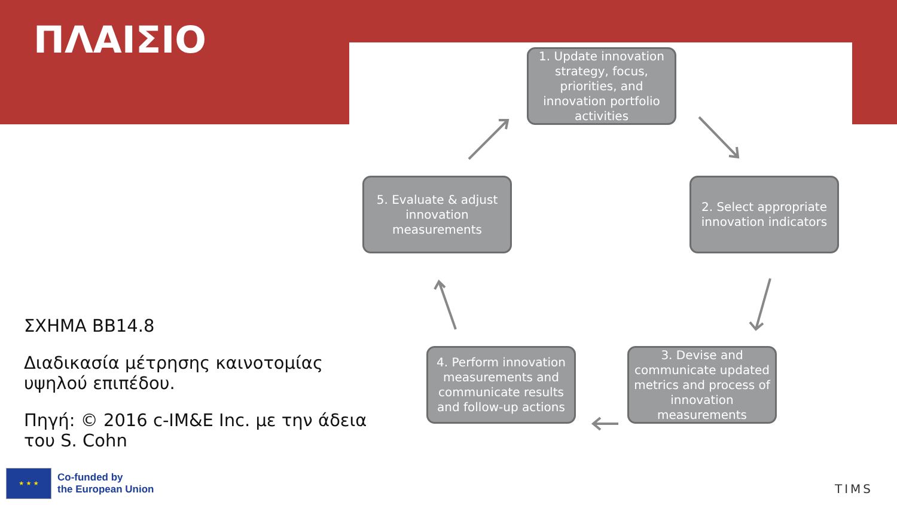ΠΛΑΙΣΙΟ
1. Update innovation strategy, focus, priorities, and innovation portfolio activities
2. Select appropriate innovation indicators
3. Devise and communicate updated metrics and process of innovation measurements
4. Perform innovation measurements and communicate results and follow-up actions
5. Evaluate & adjust innovation measurements
ΣΧΗΜΑ ΒΒ14.8
Διαδικασία μέτρησης καινοτομίας υψηλού επιπέδου.
Πηγή: © 2016 c-IM&E Inc. με την άδεια του S. Cohn
★ ★ ★
Co-funded by
the European Union
TIMS